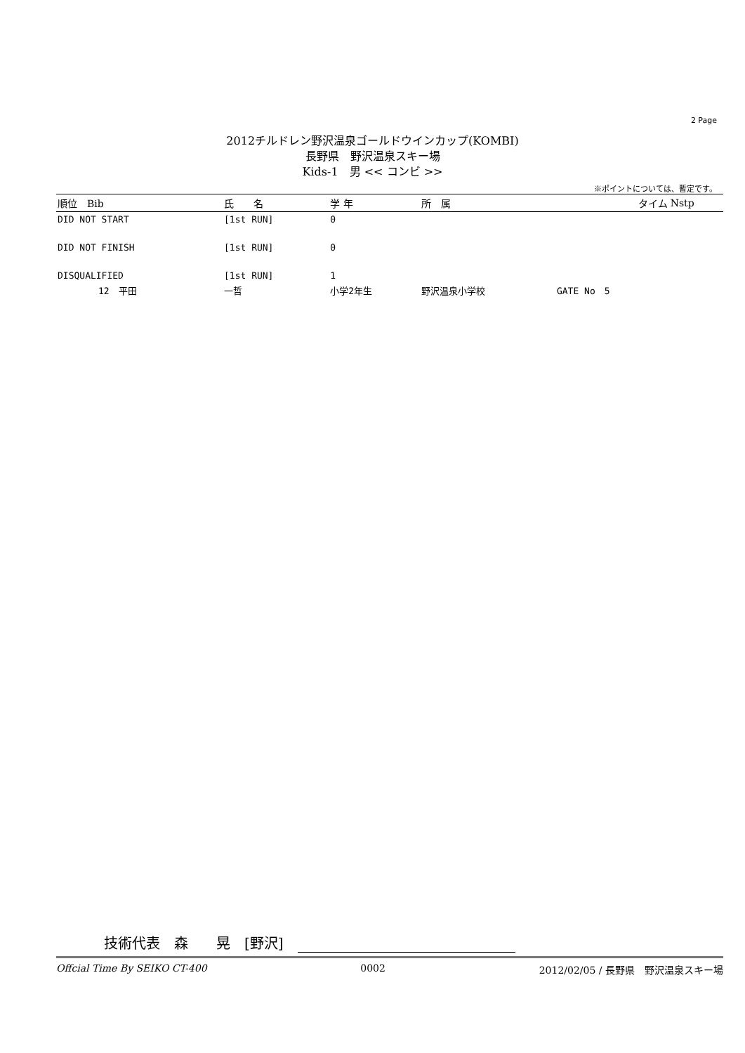2 Page
2012チルドレン野沢温泉ゴールドウインカップ(KOMBI)
長野県　野沢温泉スキー場
Kids-1　男 << コンビ >>
※ポイントについては、暫定です。
| 順位 Bib | 氏 名 | 学 年 | 所 属 | タイム | Nstp |
| --- | --- | --- | --- | --- | --- |
| DID NOT START | [1st RUN] | 0 | | | |
| DID NOT FINISH | [1st RUN] | 0 | | | |
| DISQUALIFIED | [1st RUN] | 1 | | | |
| 12 平田 | 一哲 | 小学2年生 | 野沢温泉小学校 | GATE No 5 | |
技術代表　森　　晃　[野沢]
Offcial Time By SEIKO CT-400 0002 2012/02/05 / 長野県　野沢温泉スキー場